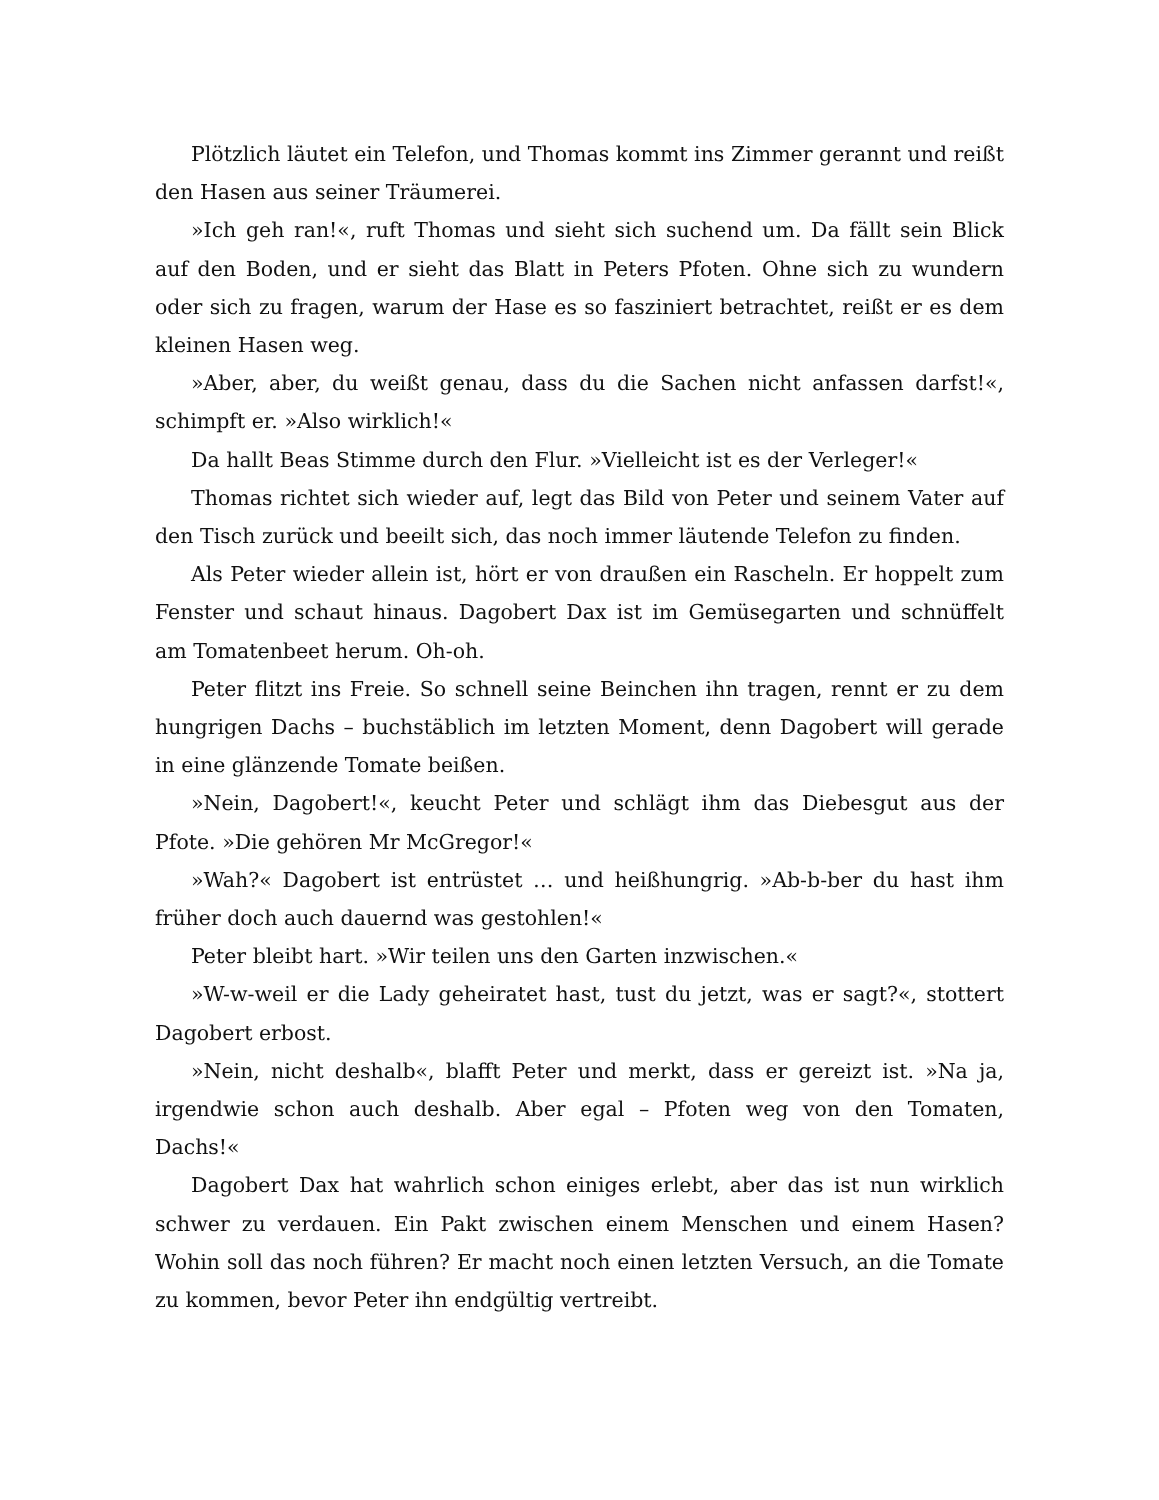Plötzlich läutet ein Telefon, und Thomas kommt ins Zimmer gerannt und reißt den Hasen aus seiner Träumerei.
»Ich geh ran!«, ruft Thomas und sieht sich suchend um. Da fällt sein Blick auf den Boden, und er sieht das Blatt in Peters Pfoten. Ohne sich zu wundern oder sich zu fragen, warum der Hase es so fasziniert betrachtet, reißt er es dem kleinen Hasen weg.
»Aber, aber, du weißt genau, dass du die Sachen nicht anfassen darfst!«, schimpft er. »Also wirklich!«
Da hallt Beas Stimme durch den Flur. »Vielleicht ist es der Verleger!«
Thomas richtet sich wieder auf, legt das Bild von Peter und seinem Vater auf den Tisch zurück und beeilt sich, das noch immer läutende Telefon zu finden.
Als Peter wieder allein ist, hört er von draußen ein Rascheln. Er hoppelt zum Fenster und schaut hinaus. Dagobert Dax ist im Gemüsegarten und schnüffelt am Tomatenbeet herum. Oh-oh.
Peter flitzt ins Freie. So schnell seine Beinchen ihn tragen, rennt er zu dem hungrigen Dachs – buchstäblich im letzten Moment, denn Dagobert will gerade in eine glänzende Tomate beißen.
»Nein, Dagobert!«, keucht Peter und schlägt ihm das Diebesgut aus der Pfote. »Die gehören Mr McGregor!«
»Wah?« Dagobert ist entrüstet … und heißhungrig. »Ab-b-ber du hast ihm früher doch auch dauernd was gestohlen!«
Peter bleibt hart. »Wir teilen uns den Garten inzwischen.«
»W-w-weil er die Lady geheiratet hast, tust du jetzt, was er sagt?«, stottert Dagobert erbost.
»Nein, nicht deshalb«, blafft Peter und merkt, dass er gereizt ist. »Na ja, irgendwie schon auch deshalb. Aber egal – Pfoten weg von den Tomaten, Dachs!«
Dagobert Dax hat wahrlich schon einiges erlebt, aber das ist nun wirklich schwer zu verdauen. Ein Pakt zwischen einem Menschen und einem Hasen? Wohin soll das noch führen? Er macht noch einen letzten Versuch, an die Tomate zu kommen, bevor Peter ihn endgültig vertreibt.